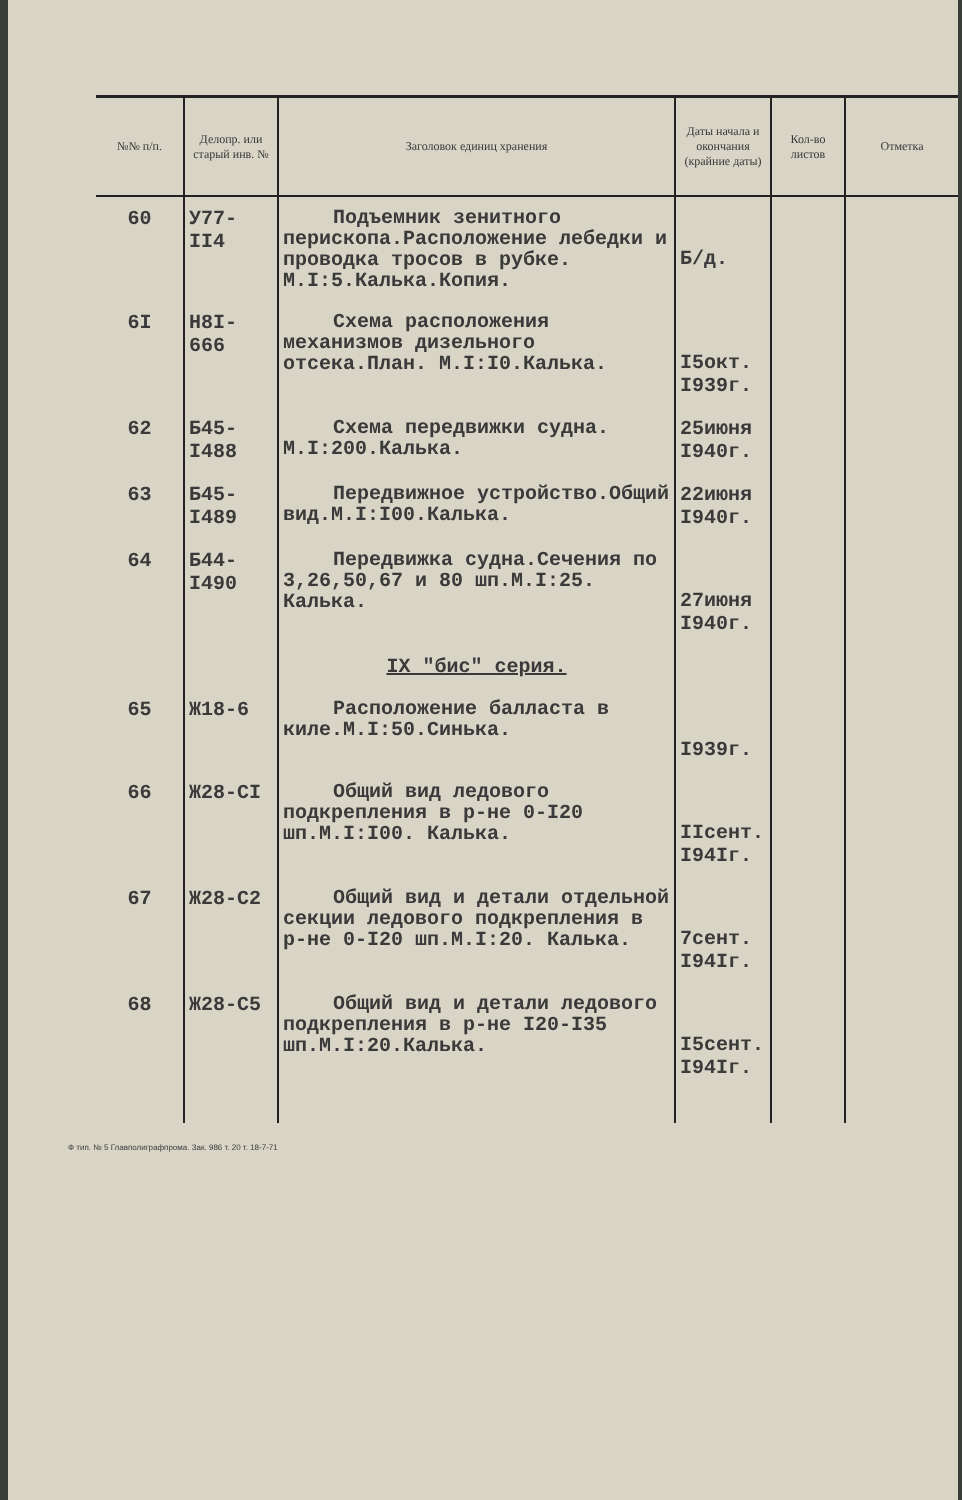| №№ п/п. | Делопр. или старый инв. № | Заголовок единиц хранения | Даты начала и окончания (крайние даты) | Кол-во листов | Отметка |
| --- | --- | --- | --- | --- | --- |
| 60 | У77- II4 | Подъемник зенитного перископа.Расположение лебедки и проводка тросов в рубке. М.I:5.Калька.Копия. | Б/д. | | |
| 6I | Н8I- 666 | Схема расположения механизмов дизельного отсека.План. М.I:I0.Калька. | I5окт. I939г. | | |
| 62 | Б45- I488 | Схема передвижки судна. М.I:200.Калька. | 25июня I940г. | | |
| 63 | Б45- I489 | Передвижное устройство.Общий вид.М.I:I00.Калька. | 22июня I940г. | | |
| 64 | Б44- I490 | Передвижка судна.Сечения по 3,26,50,67 и 80 шп.М.I:25. Калька. | 27июня I940г. | | |
| | | IX "бис" серия. | | | |
| 65 | Ж18-6 | Расположение балласта в киле.М.I:50.Синька. | I939г. | | |
| 66 | Ж28-СI | Общий вид ледового подкрепления в р-не 0-I20 шп.М.I:I00. Калька. | IIсент. I94Iг. | | |
| 67 | Ж28-С2 | Общий вид и детали отдельной секции ледового подкрепления в р-не 0-I20 шп.М.I:20. Калька. | 7сент. I94Iг. | | |
| 68 | Ж28-С5 | Общий вид и детали ледового подкрепления в р-не I20-I35 шп.М.I:20.Калька. | I5сент. I94Iг. | | |
Ф тип. № 5 Главполиграфпрома. Зак. 986 т. 20 т. 18-7-71